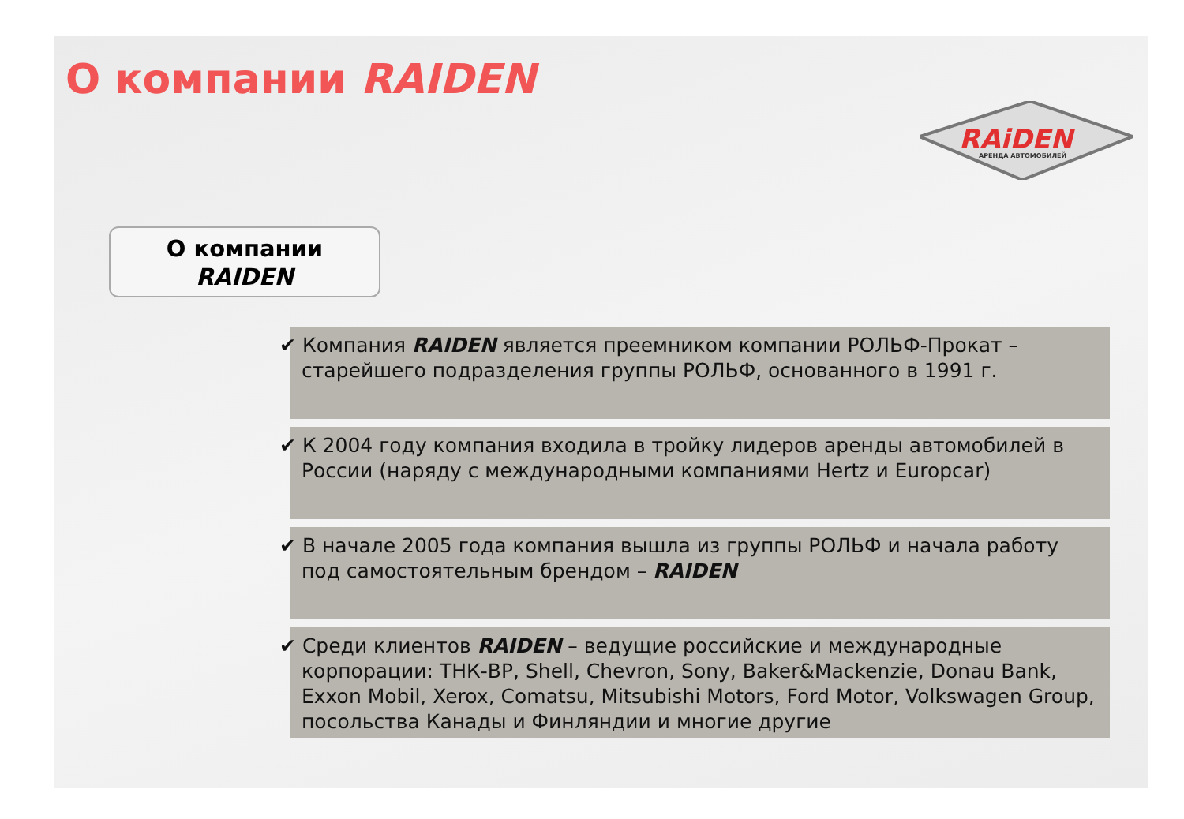О компании RAIDEN
RAiDEN
АРЕНДА АВТОМОБИЛЕЙ
О компании
RAIDEN
✔ Компания RAIDEN является преемником компании РОЛЬФ-Прокат – старейшего подразделения группы РОЛЬФ, основанного в 1991 г.
✔ К 2004 году компания входила в тройку лидеров аренды автомобилей в России (наряду с международными компаниями Hertz и Europcar)
✔ В начале 2005 года компания вышла из группы РОЛЬФ и начала работу под самостоятельным брендом – RAIDEN
✔ Среди клиентов RAIDEN – ведущие российские и международные корпорации: ТНК-ВР, Shell, Chevron, Sony, Baker&Mackenzie, Donau Bank, Exxon Mobil, Xerox, Comatsu, Mitsubishi Motors, Ford Motor, Volkswagen Group, посольства Канады и Финляндии и многие другие